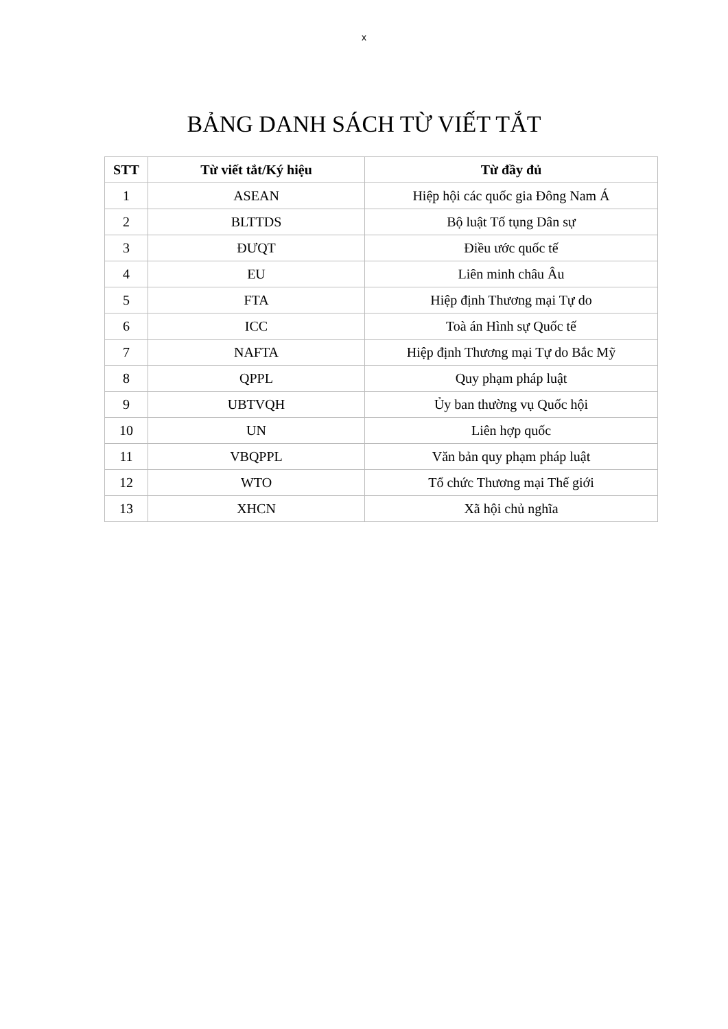x
BẢNG DANH SÁCH TỪ VIẾT TẮT
| STT | Từ viết tắt/Ký hiệu | Từ đầy đủ |
| --- | --- | --- |
| 1 | ASEAN | Hiệp hội các quốc gia Đông Nam Á |
| 2 | BLTTDS | Bộ luật Tố tụng Dân sự |
| 3 | ĐƯQT | Điều ước quốc tế |
| 4 | EU | Liên minh châu Âu |
| 5 | FTA | Hiệp định Thương mại Tự do |
| 6 | ICC | Toà án Hình sự Quốc tế |
| 7 | NAFTA | Hiệp định Thương mại Tự do Bắc Mỹ |
| 8 | QPPL | Quy phạm pháp luật |
| 9 | UBTVQH | Ủy ban thường vụ Quốc hội |
| 10 | UN | Liên hợp quốc |
| 11 | VBQPPL | Văn bản quy phạm pháp luật |
| 12 | WTO | Tổ chức Thương mại Thế giới |
| 13 | XHCN | Xã hội chủ nghĩa |